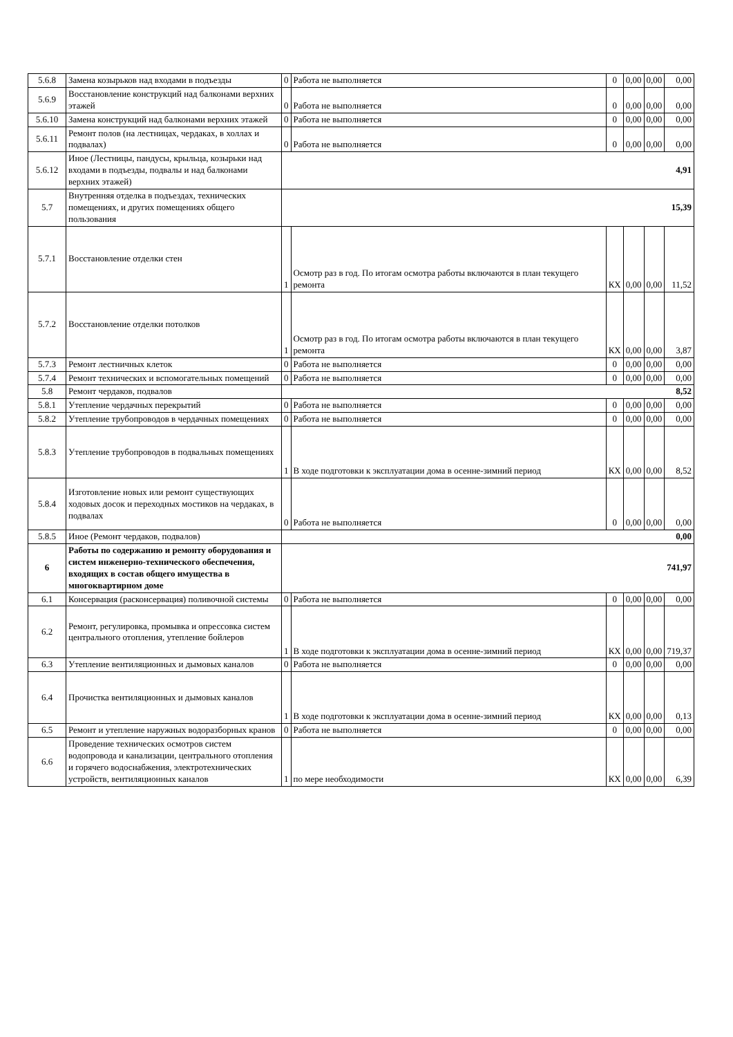| 5.6.8 | Замена козырьков над входами в подъезды | 0 | Работа не выполняется | 0 | 0,00 | 0,00 | 0,00 |
| 5.6.9 | Восстановление конструкций над балконами верхних этажей | 0 | Работа не выполняется | 0 | 0,00 | 0,00 | 0,00 |
| 5.6.10 | Замена конструкций над балконами верхних этажей | 0 | Работа не выполняется | 0 | 0,00 | 0,00 | 0,00 |
| 5.6.11 | Ремонт полов (на лестницах, чердаках, в холлах и подвалах) | 0 | Работа не выполняется | 0 | 0,00 | 0,00 | 0,00 |
| 5.6.12 | Иное (Лестницы, пандусы, крыльца, козырьки над входами в подъезды, подвалы и над балконами верхних этажей) | 4,91 | | | | | |
| 5.7 | Внутренняя отделка в подъездах, технических помещениях, и других помещениях общего пользования | 15,39 | | | | | |
| 5.7.1 | Восстановление отделки стен | 1 | Осмотр раз в год. По итогам осмотра работы включаются в план текущего ремонта | КХ | 0,00 | 0,00 | 11,52 |
| 5.7.2 | Восстановление отделки потолков | 1 | Осмотр раз в год. По итогам осмотра работы включаются в план текущего ремонта | КХ | 0,00 | 0,00 | 3,87 |
| 5.7.3 | Ремонт лестничных клеток | 0 | Работа не выполняется | 0 | 0,00 | 0,00 | 0,00 |
| 5.7.4 | Ремонт технических и вспомогательных помещений | 0 | Работа не выполняется | 0 | 0,00 | 0,00 | 0,00 |
| 5.8 | Ремонт чердаков, подвалов | 8,52 | | | | | |
| 5.8.1 | Утепление чердачных перекрытий | 0 | Работа не выполняется | 0 | 0,00 | 0,00 | 0,00 |
| 5.8.2 | Утепление трубопроводов в чердачных помещениях | 0 | Работа не выполняется | 0 | 0,00 | 0,00 | 0,00 |
| 5.8.3 | Утепление трубопроводов в подвальных помещениях | 1 | В ходе подготовки к эксплуатации дома в осенне-зимний период | КХ | 0,00 | 0,00 | 8,52 |
| 5.8.4 | Изготовление новых или ремонт существующих ходовых досок и переходных мостиков на чердаках, в подвалах | 0 | Работа не выполняется | 0 | 0,00 | 0,00 | 0,00 |
| 5.8.5 | Иное (Ремонт чердаков, подвалов) | 0,00 | | | | | |
| 6 | Работы по содержанию и ремонту оборудования и систем инженерно-технического обеспечения, входящих в состав общего имущества в многоквартирном доме | 741,97 | | | | | |
| 6.1 | Консервация (расконсервация) поливочной системы | 0 | Работа не выполняется | 0 | 0,00 | 0,00 | 0,00 |
| 6.2 | Ремонт, регулировка, промывка и опрессовка систем центрального отопления, утепление бойлеров | 1 | В ходе подготовки к эксплуатации дома в осенне-зимний период | КХ | 0,00 | 0,00 | 719,37 |
| 6.3 | Утепление вентиляционных и дымовых каналов | 0 | Работа не выполняется | 0 | 0,00 | 0,00 | 0,00 |
| 6.4 | Прочистка вентиляционных и дымовых каналов | 1 | В ходе подготовки к эксплуатации дома в осенне-зимний период | КХ | 0,00 | 0,00 | 0,13 |
| 6.5 | Ремонт и утепление наружных водоразборных кранов | 0 | Работа не выполняется | 0 | 0,00 | 0,00 | 0,00 |
| 6.6 | Проведение технических осмотров систем водопровода и канализации, центрального отопления и горячего водоснабжения, электротехнических устройств, вентиляционных каналов | 1 | по мере необходимости | КХ | 0,00 | 0,00 | 6,39 |